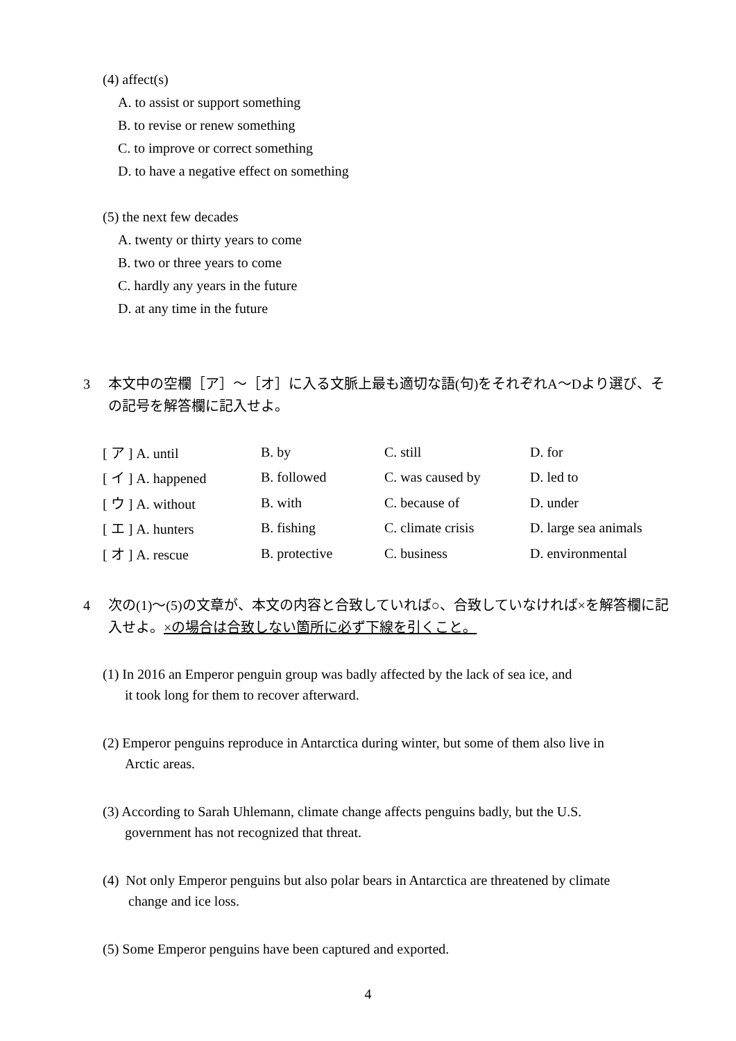(4) affect(s)
A. to assist or support something
B. to revise or renew something
C. to improve or correct something
D. to have a negative effect on something
(5) the next few decades
A. twenty or thirty years to come
B. two or three years to come
C. hardly any years in the future
D. at any time in the future
3 本文中の空欄［ア］～［オ］に入る文脈上最も適切な語(句)をそれぞれA～Dより選び、その記号を解答欄に記入せよ。
| [ ア ] A. until | B. by | C. still | D. for |
| [ イ ] A. happened | B. followed | C. was caused by | D. led to |
| [ ウ ] A. without | B. with | C. because of | D. under |
| [ エ ] A. hunters | B. fishing | C. climate crisis | D. large sea animals |
| [ オ ] A. rescue | B. protective | C. business | D. environmental |
4 次の(1)～(5)の文章が、本文の内容と合致していれば○、合致していなければ×を解答欄に記入せよ。×の場合は合致しない箇所に必ず下線を引くこと。
(1) In 2016 an Emperor penguin group was badly affected by the lack of sea ice, and
it took long for them to recover afterward.
(2) Emperor penguins reproduce in Antarctica during winter, but some of them also live in
Arctic areas.
(3) According to Sarah Uhlemann, climate change affects penguins badly, but the U.S.
government has not recognized that threat.
(4) Not only Emperor penguins but also polar bears in Antarctica are threatened by climate
change and ice loss.
(5) Some Emperor penguins have been captured and exported.
4